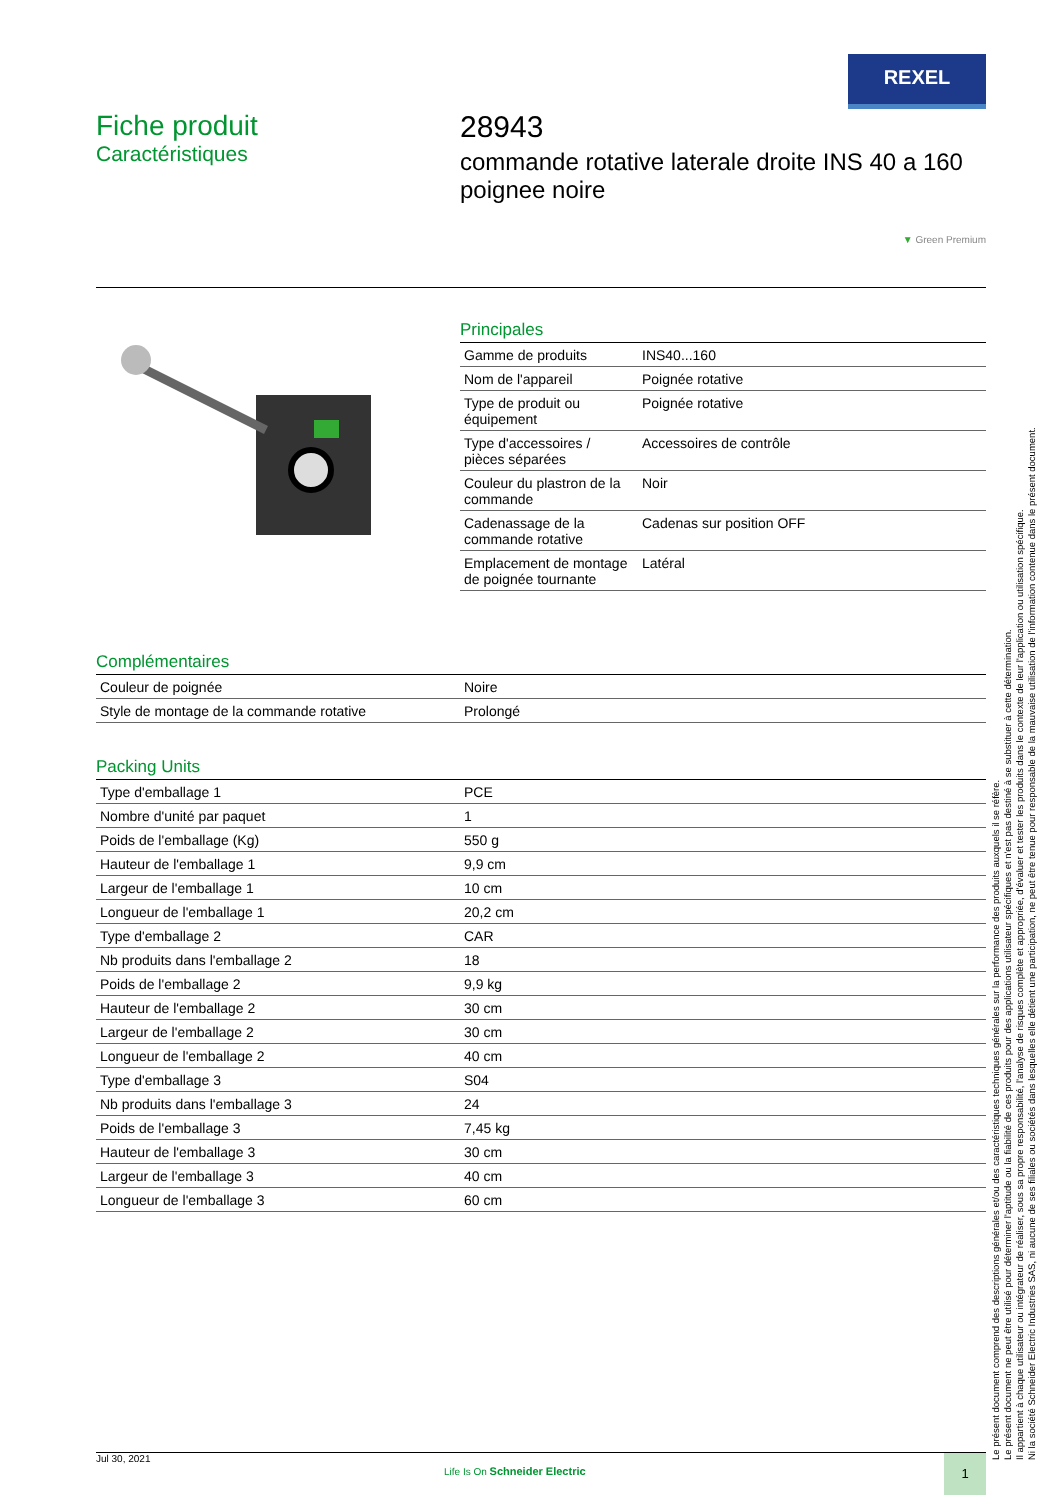REXEL
Fiche produit
Caractéristiques
28943
commande rotative laterale droite INS 40 a 160 poignee noire
▼ Green Premium
Principales
| Gamme de produits | INS40...160 |
| Nom de l'appareil | Poignée rotative |
| Type de produit ou équipement | Poignée rotative |
| Type d'accessoires / pièces séparées | Accessoires de contrôle |
| Couleur du plastron de la commande | Noir |
| Cadenassage de la commande rotative | Cadenas sur position OFF |
| Emplacement de montage de poignée tournante | Latéral |
Complémentaires
| Couleur de poignée | Noire |
| Style de montage de la commande rotative | Prolongé |
Packing Units
| Type d'emballage 1 | PCE |
| Nombre d'unité par paquet | 1 |
| Poids de l'emballage (Kg) | 550 g |
| Hauteur de l'emballage 1 | 9,9 cm |
| Largeur de l'emballage 1 | 10 cm |
| Longueur de l'emballage 1 | 20,2 cm |
| Type d'emballage 2 | CAR |
| Nb produits dans l'emballage 2 | 18 |
| Poids de l'emballage 2 | 9,9 kg |
| Hauteur de l'emballage 2 | 30 cm |
| Largeur de l'emballage 2 | 30 cm |
| Longueur de l'emballage 2 | 40 cm |
| Type d'emballage 3 | S04 |
| Nb produits dans l'emballage 3 | 24 |
| Poids de l'emballage 3 | 7,45 kg |
| Hauteur de l'emballage 3 | 30 cm |
| Largeur de l'emballage 3 | 40 cm |
| Longueur de l'emballage 3 | 60 cm |
Le présent document comprend des descriptions générales et/ou des caractéristiques techniques générales sur la performance des produits auxquels il se réfère.
Le présent document ne peut être utilisé pour déterminer l'aptitude ou la fiabilité de ces produits pour des applications utilisateur spécifiques et n'est pas destiné à se substituer à cette détermination.
Il appartient à chaque utilisateur ou intégrateur de réaliser, sous sa propre responsabilité, l'analyse de risques complète et appropriée, d'évaluer et tester les produits dans le contexte de leur l'application ou utilisation spécifique.
Ni la société Schneider Electric Industries SAS, ni aucune de ses filiales ou sociétés dans lesquelles elle détient une participation, ne peut être tenue pour responsable de la mauvaise utilisation de l'information contenue dans le présent document.
Jul 30, 2021
Life Is On Schneider Electric
1